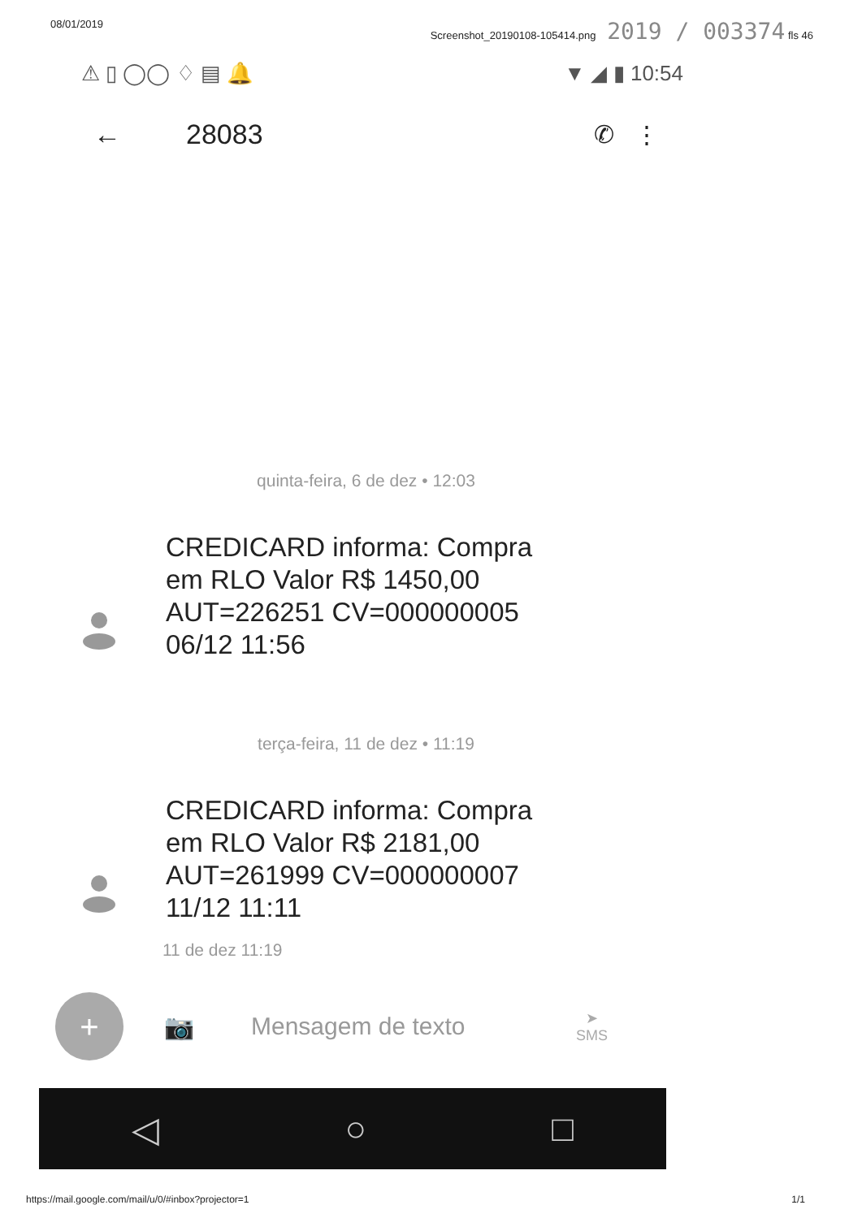08/01/2019 Screenshot_20190108-105414.png 2019 / 003374 fls 46
⚠ ▯ ◯◯ ♢ ▤ 🔔 ▼ ◢ ▮ 10:54
← 28083 ✆ ⋮
quinta-feira, 6 de dez • 12:03
CREDICARD informa: Compra em RLO Valor R$ 1450,00 AUT=226251 CV=000000005 06/12 11:56
terça-feira, 11 de dez • 11:19
CREDICARD informa: Compra em RLO Valor R$ 2181,00 AUT=261999 CV=000000007 11/12 11:11
11 de dez 11:19
+
📷 Mensagem de texto ➤
SMS
◁ ○ □
https://mail.google.com/mail/u/0/#inbox?projector=1 1/1